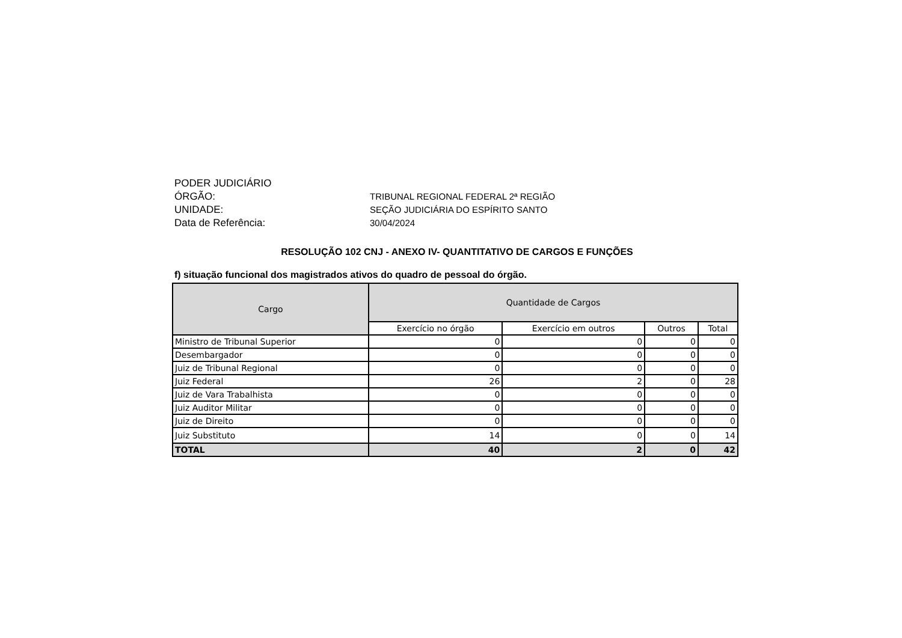PODER JUDICIÁRIO
ÓRGÃO: TRIBUNAL REGIONAL FEDERAL 2ª REGIÃO
UNIDADE: SEÇÃO JUDICIÁRIA DO ESPÍRITO SANTO
Data de Referência: 30/04/2024
RESOLUÇÃO 102 CNJ - ANEXO IV- QUANTITATIVO DE CARGOS E FUNÇÕES
f) situação funcional dos magistrados ativos do quadro de pessoal do órgão.
| Cargo | Quantidade de Cargos | | | |
| --- | --- | --- | --- | --- |
| | Exercício no órgão | Exercício em outros | Outros | Total |
| Ministro de Tribunal Superior | 0 | 0 | 0 | 0 |
| Desembargador | 0 | 0 | 0 | 0 |
| Juiz de Tribunal Regional | 0 | 0 | 0 | 0 |
| Juiz Federal | 26 | 2 | 0 | 28 |
| Juiz de Vara Trabalhista | 0 | 0 | 0 | 0 |
| Juiz Auditor Militar | 0 | 0 | 0 | 0 |
| Juiz de Direito | 0 | 0 | 0 | 0 |
| Juiz Substituto | 14 | 0 | 0 | 14 |
| TOTAL | 40 | 2 | 0 | 42 |